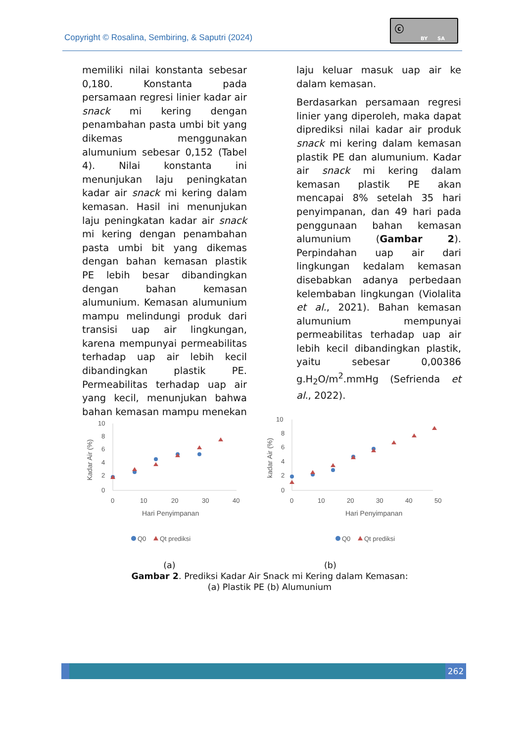Copyright © Rosalina, Sembiring, & Saputri (2024)
ⓒ
BY SA
memiliki nilai konstanta sebesar 0,180. Konstanta pada persamaan regresi linier kadar air snack mi kering dengan penambahan pasta umbi bit yang dikemas menggunakan alumunium sebesar 0,152 (Tabel 4). Nilai konstanta ini menunjukan laju peningkatan kadar air snack mi kering dalam kemasan. Hasil ini menunjukan laju peningkatan kadar air snack mi kering dengan penambahan pasta umbi bit yang dikemas dengan bahan kemasan plastik PE lebih besar dibandingkan dengan bahan kemasan alumunium. Kemasan alumunium mampu melindungi produk dari transisi uap air lingkungan, karena mempunyai permeabilitas terhadap uap air lebih kecil dibandingkan plastik PE. Permeabilitas terhadap uap air yang kecil, menunjukan bahwa bahan kemasan mampu menekan
laju keluar masuk uap air ke dalam kemasan.
Berdasarkan persamaan regresi linier yang diperoleh, maka dapat diprediksi nilai kadar air produk snack mi kering dalam kemasan plastik PE dan alumunium. Kadar air snack mi kering dalam kemasan plastik PE akan mencapai 8% setelah 35 hari penyimpanan, dan 49 hari pada penggunaan bahan kemasan alumunium (Gambar 2). Perpindahan uap air dari lingkungan kedalam kemasan disebabkan adanya perbedaan kelembaban lingkungan (Violalita et al., 2021). Bahan kemasan alumunium mempunyai permeabilitas terhadap uap air lebih kecil dibandingkan plastik, yaitu sebesar 0,00386 g.H<sub>2</sub>O/m<sup>2</sup>.mmHg (Sefrienda et al., 2022).
10
8
6
4
2
0
0
10
20
30
40
Hari Penyimpanan
Kadar Air (%)
Q0
Qt prediksi
10
8
6
4
2
0
0
10
20
30
40
50
Hari Penyimpanan
kadar Air (%)
Q0
Qt prediksi
(a) (b)
Gambar 2. Prediksi Kadar Air Snack mi Kering dalam Kemasan:
(a) Plastik PE (b) Alumunium
262